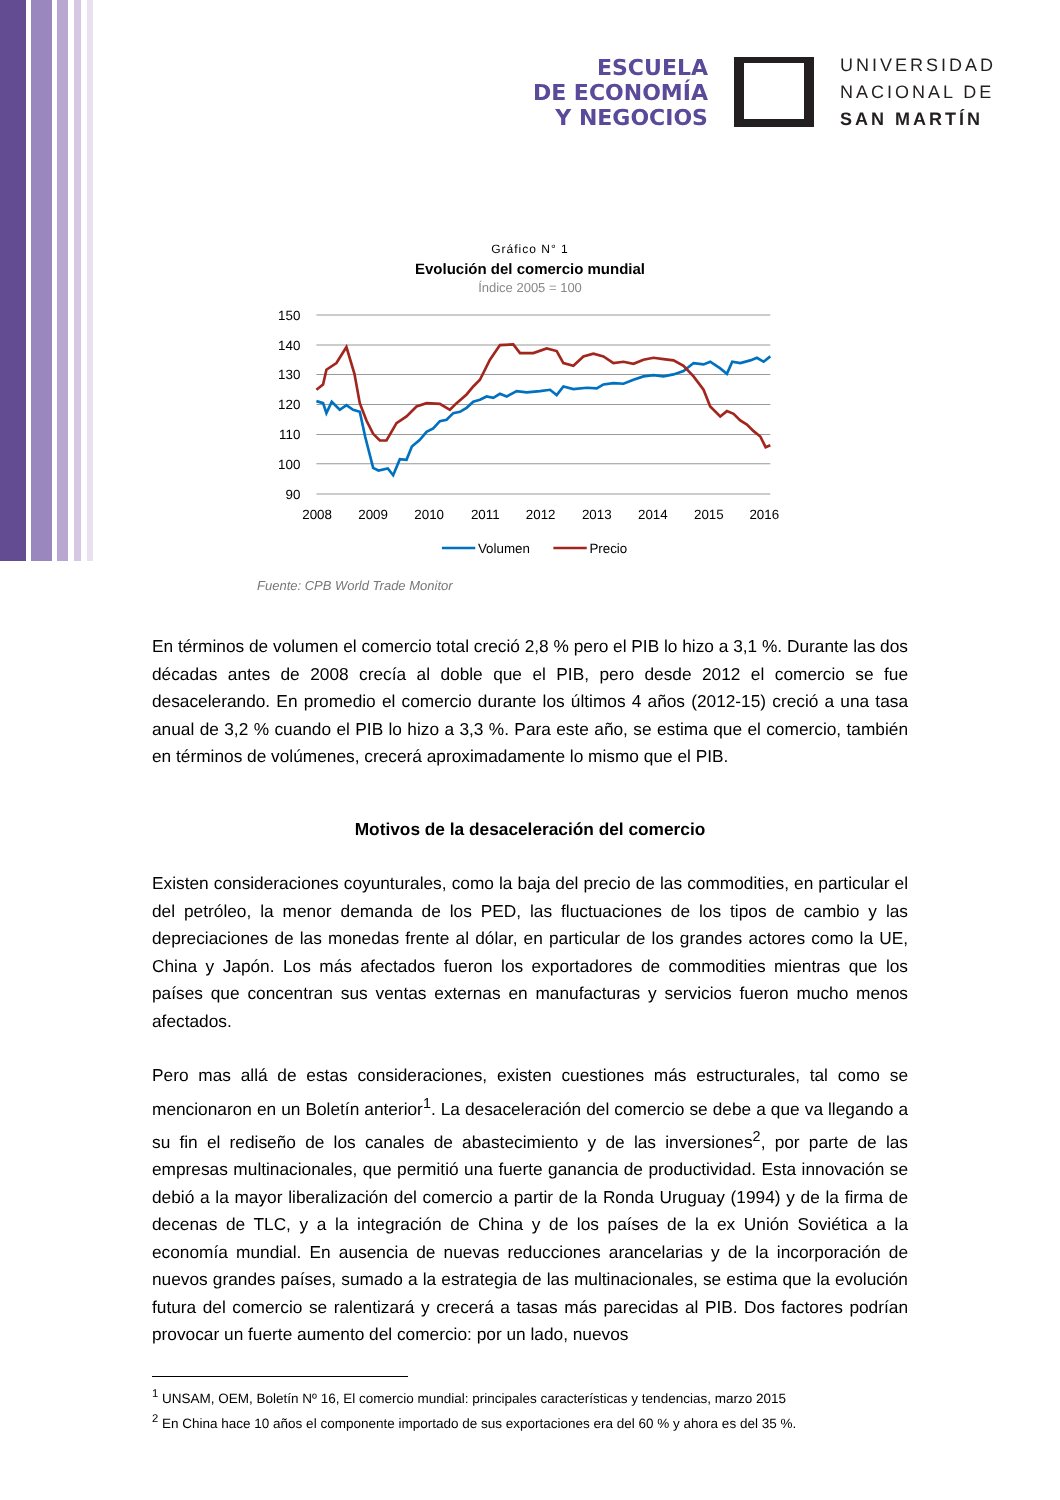ESCUELA
DE ECONOMÍA
Y NEGOCIOS
UNIVERSIDAD
NACIONAL DE
SAN MARTÍN
Gráfico N° 1
Evolución del comercio mundial
Índice 2005 = 100
150
140
130
120
110
100
90
2008
2009
2010
2011
2012
2013
2014
2015
2016
Volumen
Precio
Fuente: CPB World Trade Monitor
En términos de volumen el comercio total creció 2,8 % pero el PIB lo hizo a 3,1 %. Durante las dos décadas antes de 2008 crecía al doble que el PIB, pero desde 2012 el comercio se fue desacelerando. En promedio el comercio durante los últimos 4 años (2012-15) creció a una tasa anual de 3,2 % cuando el PIB lo hizo a 3,3 %. Para este año, se estima que el comercio, también en términos de volúmenes, crecerá aproximadamente lo mismo que el PIB.
Motivos de la desaceleración del comercio
Existen consideraciones coyunturales, como la baja del precio de las commodities, en particular el del petróleo, la menor demanda de los PED, las fluctuaciones de los tipos de cambio y las depreciaciones de las monedas frente al dólar, en particular de los grandes actores como la UE, China y Japón. Los más afectados fueron los exportadores de commodities mientras que los países que concentran sus ventas externas en manufacturas y servicios fueron mucho menos afectados.
Pero mas allá de estas consideraciones, existen cuestiones más estructurales, tal como se mencionaron en un Boletín anterior<sup>1</sup>. La desaceleración del comercio se debe a que va llegando a su fin el rediseño de los canales de abastecimiento y de las inversiones<sup>2</sup>, por parte de las empresas multinacionales, que permitió una fuerte ganancia de productividad. Esta innovación se debió a la mayor liberalización del comercio a partir de la Ronda Uruguay (1994) y de la firma de decenas de TLC, y a la integración de China y de los países de la ex Unión Soviética a la economía mundial. En ausencia de nuevas reducciones arancelarias y de la incorporación de nuevos grandes países, sumado a la estrategia de las multinacionales, se estima que la evolución futura del comercio se ralentizará y crecerá a tasas más parecidas al PIB. Dos factores podrían provocar un fuerte aumento del comercio: por un lado, nuevos
<sup>1</sup> UNSAM, OEM, Boletín Nº 16, El comercio mundial: principales características y tendencias, marzo 2015
<sup>2</sup> En China hace 10 años el componente importado de sus exportaciones era del 60 % y ahora es del 35 %.